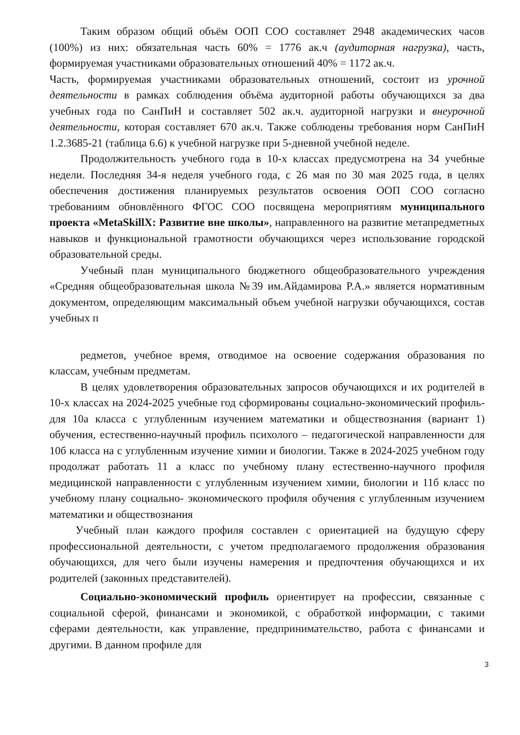Таким образом общий объём ООП СОО составляет 2948 академических часов (100%) из них: обязательная часть 60% = 1776 ак.ч (аудиторная нагрузка), часть, формируемая участниками образовательных отношений 40% = 1172 ак.ч.
Часть, формируемая участниками образовательных отношений, состоит из урочной деятельности в рамках соблюдения объёма аудиторной работы обучающихся за два учебных года по СанПиН и составляет 502 ак.ч. аудиторной нагрузки и внеурочной деятельности, которая составляет 670 ак.ч. Также соблюдены требования норм СанПиН 1.2.3685-21 (таблица 6.6) к учебной нагрузке при 5-дневной учебной неделе.
Продолжительность учебного года в 10-х классах предусмотрена на 34 учебные недели. Последняя 34-я неделя учебного года, с 26 мая по 30 мая 2025 года, в целях обеспечения достижения планируемых результатов освоения ООП СОО согласно требованиям обновлённого ФГОС СОО посвящена мероприятиям муниципального проекта «MetaSkillX: Развитие вне школы», направленного на развитие метапредметных навыков и функциональной грамотности обучающихся через использование городской образовательной среды.
Учебный план муниципального бюджетного общеобразовательного учреждения «Средняя общеобразовательная школа №39 им.Айдамирова Р.А.» является нормативным документом, определяющим максимальный объем учебной нагрузки обучающихся, состав учебных п
редметов, учебное время, отводимое на освоение содержания образования по классам, учебным предметам.
В целях удовлетворения образовательных запросов обучающихся и их родителей в 10-х классах на 2024-2025 учебные год сформированы социально-экономический профиль- для 10а класса с углубленным изучением математики и обществознания (вариант 1) обучения, естественно-научный профиль психолого – педагогической направленности для 10б класса на с углубленным изучение химии и биологии. Также в 2024-2025 учебном году продолжат работать 11 а класс по учебному плану естественно-научного профиля медицинской направленности с углубленным изучением химии, биологии и 11б класс по учебному плану социально- экономического профиля обучения с углубленным изучением математики и обществознания
Учебный план каждого профиля составлен с ориентацией на будущую сферу профессиональной деятельности, с учетом предполагаемого продолжения образования обучающихся, для чего были изучены намерения и предпочтения обучающихся и их родителей (законных представителей).
Социально-экономический профиль ориентирует на профессии, связанные с социальной сферой, финансами и экономикой, с обработкой информации, с такими сферами деятельности, как управление, предпринимательство, работа с финансами и другими. В данном профиле для
3